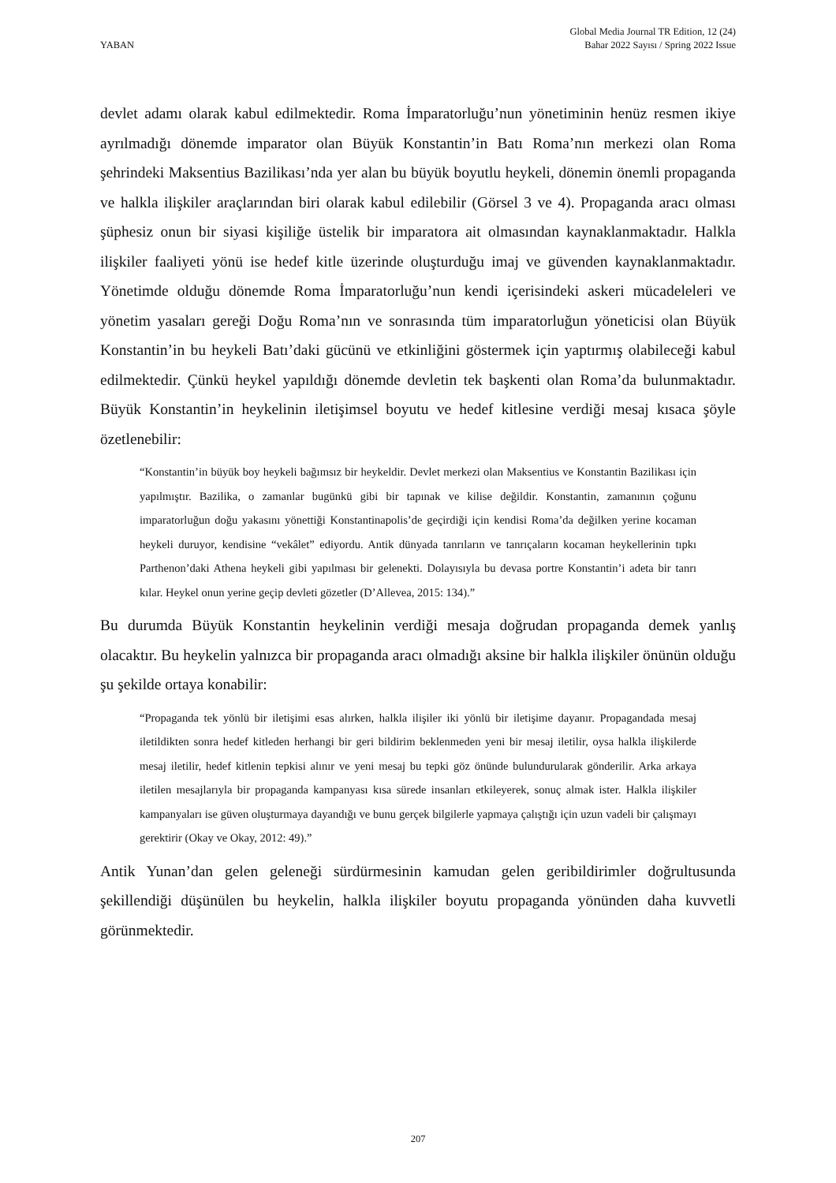YABAN
Global Media Journal TR Edition, 12 (24)
Bahar 2022 Sayısı / Spring 2022 Issue
devlet adamı olarak kabul edilmektedir. Roma İmparatorluğu’nun yönetiminin henüz resmen ikiye ayrılmadığı dönemde imparator olan Büyük Konstantin’in Batı Roma’nın merkezi olan Roma şehrindeki Maksentius Bazilikası’nda yer alan bu büyük boyutlu heykeli, dönemin önemli propaganda ve halkla ilişkiler araçlarından biri olarak kabul edilebilir (Görsel 3 ve 4). Propaganda aracı olması şüphesiz onun bir siyasi kişiliğe üstelik bir imparatora ait olmasından kaynaklanmaktadır. Halkla ilişkiler faaliyeti yönü ise hedef kitle üzerinde oluşturduğu imaj ve güvenden kaynaklanmaktadır. Yönetimde olduğu dönemde Roma İmparatorluğu’nun kendi içerisindeki askeri mücadeleleri ve yönetim yasaları gereği Doğu Roma’nın ve sonrasında tüm imparatorluğun yöneticisi olan Büyük Konstantin’in bu heykeli Batı’daki gücünü ve etkinliğini göstermek için yaptırmış olabileceği kabul edilmektedir. Çünkü heykel yapıldığı dönemde devletin tek başkenti olan Roma’da bulunmaktadır. Büyük Konstantin’in heykelinin iletişimsel boyutu ve hedef kitlesine verdiği mesaj kısaca şöyle özetlenebilir:
“Konstantin’in büyük boy heykeli bağımsız bir heykeldir. Devlet merkezi olan Maksentius ve Konstantin Bazilikası için yapılmıştır. Bazilika, o zamanlar bugünkü gibi bir tapınak ve kilise değildir. Konstantin, zamanının çoğunu imparatorluğun doğu yakasını yönettiği Konstantinapolis’de geçirdiği için kendisi Roma’da değilken yerine kocaman heykeli duruyor, kendisine “vekâlet” ediyordu. Antik dünyada tanrıların ve tanrıçaların kocaman heykellerinin tıpkı Parthenon’daki Athena heykeli gibi yapılması bir gelenekti. Dolayısıyla bu devasa portre Konstantin’i adeta bir tanrı kılar. Heykel onun yerine geçip devleti gözetler (D’Allevea, 2015: 134).”
Bu durumda Büyük Konstantin heykelinin verdiği mesaja doğrudan propaganda demek yanlış olacaktır. Bu heykelin yalnızca bir propaganda aracı olmadığı aksine bir halkla ilişkiler önünün olduğu şu şekilde ortaya konabilir:
“Propaganda tek yönlü bir iletişimi esas alırken, halkla ilişiler iki yönlü bir iletişime dayanır. Propagandada mesaj iletildikten sonra hedef kitleden herhangi bir geri bildirim beklenmeden yeni bir mesaj iletilir, oysa halkla ilişkilerde mesaj iletilir, hedef kitlenin tepkisi alınır ve yeni mesaj bu tepki göz önünde bulundurularak gönderilir. Arka arkaya iletilen mesajlarıyla bir propaganda kampanyası kısa sürede insanları etkileyerek, sonuç almak ister. Halkla ilişkiler kampanyaları ise güven oluşturmaya dayandığı ve bunu gerçek bilgilerle yapmaya çalıştığı için uzun vadeli bir çalışmayı gerektirir (Okay ve Okay, 2012: 49).”
Antik Yunan’dan gelen geleneği sürdürmesinin kamudan gelen geribildirimler doğrultusunda şekillendiği düşünülen bu heykelin, halkla ilişkiler boyutu propaganda yönünden daha kuvvetli görünmektedir.
207